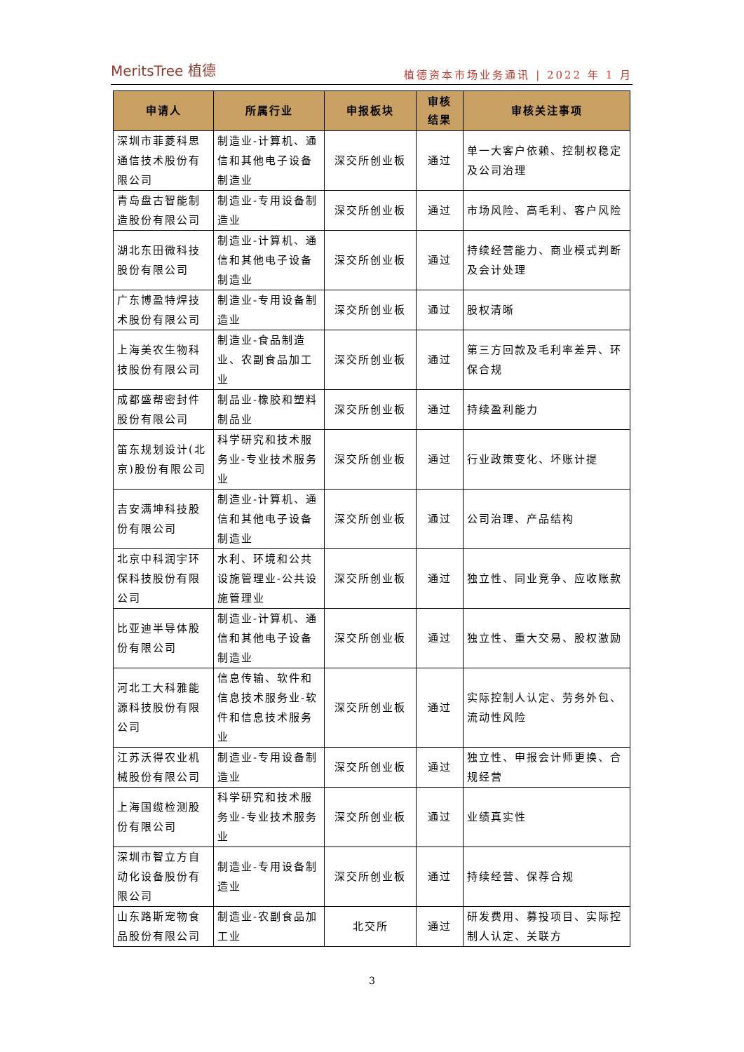MeritsTree 植德
植德资本市场业务通讯 | 2022 年 1 月
| 申请人 | 所属行业 | 申报板块 | 审核 结果 | 审核关注事项 |
| --- | --- | --- | --- | --- |
| 深圳市菲菱科思通信技术股份有限公司 | 制造业-计算机、通信和其他电子设备制造业 | 深交所创业板 | 通过 | 单一大客户依赖、控制权稳定及公司治理 |
| 青岛盘古智能制造股份有限公司 | 制造业-专用设备制造业 | 深交所创业板 | 通过 | 市场风险、高毛利、客户风险 |
| 湖北东田微科技股份有限公司 | 制造业-计算机、通信和其他电子设备制造业 | 深交所创业板 | 通过 | 持续经营能力、商业模式判断及会计处理 |
| 广东博盈特焊技术股份有限公司 | 制造业-专用设备制造业 | 深交所创业板 | 通过 | 股权清晰 |
| 上海美农生物科技股份有限公司 | 制造业-食品制造业、农副食品加工业 | 深交所创业板 | 通过 | 第三方回款及毛利率差异、环保合规 |
| 成都盛帮密封件股份有限公司 | 制品业-橡胶和塑料制品业 | 深交所创业板 | 通过 | 持续盈利能力 |
| 笛东规划设计(北京)股份有限公司 | 科学研究和技术服务业-专业技术服务业 | 深交所创业板 | 通过 | 行业政策变化、坏账计提 |
| 吉安满坤科技股份有限公司 | 制造业-计算机、通信和其他电子设备制造业 | 深交所创业板 | 通过 | 公司治理、产品结构 |
| 北京中科润宇环保科技股份有限公司 | 水利、环境和公共设施管理业-公共设施管理业 | 深交所创业板 | 通过 | 独立性、同业竞争、应收账款 |
| 比亚迪半导体股份有限公司 | 制造业-计算机、通信和其他电子设备制造业 | 深交所创业板 | 通过 | 独立性、重大交易、股权激励 |
| 河北工大科雅能源科技股份有限公司 | 信息传输、软件和信息技术服务业-软件和信息技术服务业 | 深交所创业板 | 通过 | 实际控制人认定、劳务外包、流动性风险 |
| 江苏沃得农业机械股份有限公司 | 制造业-专用设备制造业 | 深交所创业板 | 通过 | 独立性、申报会计师更换、合规经营 |
| 上海国缆检测股份有限公司 | 科学研究和技术服务业-专业技术服务业 | 深交所创业板 | 通过 | 业绩真实性 |
| 深圳市智立方自动化设备股份有限公司 | 制造业-专用设备制造业 | 深交所创业板 | 通过 | 持续经营、保荐合规 |
| 山东路斯宠物食品股份有限公司 | 制造业-农副食品加工业 | 北交所 | 通过 | 研发费用、募投项目、实际控制人认定、关联方 |
3